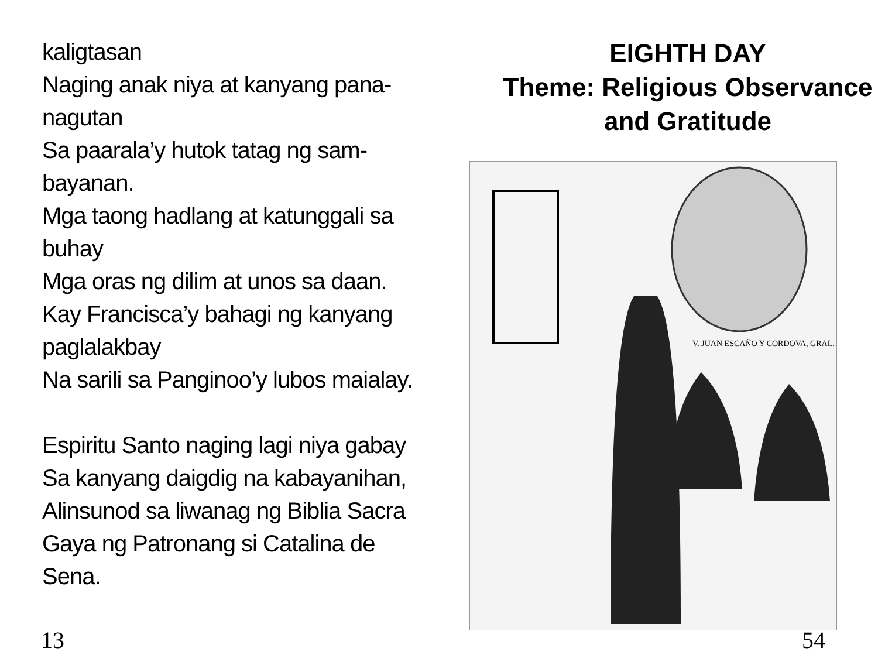kaligtasan
Naging anak niya at kanyang pana-
nagutan
Sa paarala’y hutok tatag ng sam-
bayanan.
Mga taong hadlang at katunggali sa
buhay
Mga oras ng dilim at unos sa daan.
Kay Francisca’y bahagi ng kanyang
paglalakbay
Na sarili sa Panginoo’y lubos maialay.
Espiritu Santo naging lagi niya gabay
Sa kanyang daigdig na kabayanihan,
Alinsunod sa liwanag ng Biblia Sacra
Gaya ng Patronang si Catalina de
Sena.
13
EIGHTH DAY
Theme: Religious Observance
and Gratitude
V. JUAN ESCAÑO Y CORDOVA, GRAL.
54